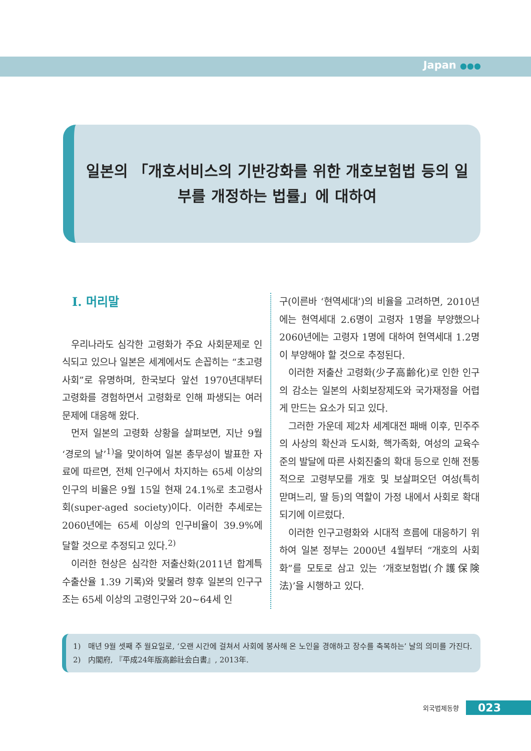Japan ●●●
일본의 「개호서비스의 기반강화를 위한 개호보험법 등의 일부를 개정하는 법률」에 대하여
Ⅰ. 머리말
우리나라도 심각한 고령화가 주요 사회문제로 인식되고 있으나 일본은 세계에서도 손꼽히는 “초고령사회”로 유명하며, 한국보다 앞선 1970년대부터 고령화를 경험하면서 고령화로 인해 파생되는 여러 문제에 대응해 왔다.
먼저 일본의 고령화 상황을 살펴보면, 지난 9월 ‘경로의 날’<sup>1)</sup>을 맞이하여 일본 총무성이 발표한 자료에 따르면, 전체 인구에서 차지하는 65세 이상의 인구의 비율은 9월 15일 현재 24.1%로 초고령사회(super-aged society)이다. 이러한 추세로는 2060년에는 65세 이상의 인구비율이 39.9%에 달할 것으로 추정되고 있다.<sup>2)</sup>
이러한 현상은 심각한 저출산화(2011년 합계특수출산율 1.39 기록)와 맞물려 향후 일본의 인구구조는 65세 이상의 고령인구와 20~64세 인
구(이른바 ‘현역세대’)의 비율을 고려하면, 2010년에는 현역세대 2.6명이 고령자 1명을 부양했으나 2060년에는 고령자 1명에 대하여 현역세대 1.2명이 부양해야 할 것으로 추정된다.
이러한 저출산 고령화(少子高齢化)로 인한 인구의 감소는 일본의 사회보장제도와 국가재정을 어렵게 만드는 요소가 되고 있다.
그러한 가운데 제2차 세계대전 패배 이후, 민주주의 사상의 확산과 도시화, 핵가족화, 여성의 교육수준의 발달에 따른 사회진출의 확대 등으로 인해 전통적으로 고령부모를 개호 및 보살펴오던 여성(특히 맏며느리, 딸 등)의 역할이 가정 내에서 사회로 확대되기에 이르렀다.
이러한 인구고령화와 시대적 흐름에 대응하기 위하여 일본 정부는 2000년 4월부터 “개호의 사회화”를 모토로 삼고 있는 ‘개호보험법(介護保険法)’을 시행하고 있다.
1) 매년 9월 셋째 주 월요일로, ‘오랜 시간에 걸쳐서 사회에 봉사해 온 노인을 경애하고 장수를 축복하는’ 날의 의미를 가진다.
2) 内閣府, 『平成24年版高齢社会白書』, 2013年.
외국법제동향 023